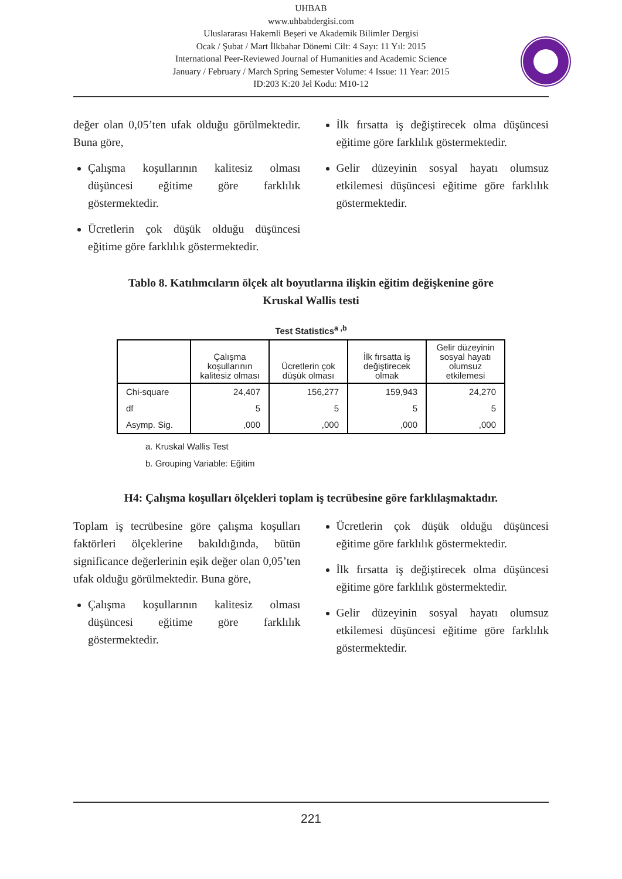UHBAB
www.uhbabdergisi.com
Uluslararası Hakemli Beşeri ve Akademik Bilimler Dergisi
Ocak / Şubat / Mart İlkbahar Dönemi Cilt: 4 Sayı: 11 Yıl: 2015
International Peer-Reviewed Journal of Humanities and Academic Science
January / February / March Spring Semester Volume: 4 Issue: 11 Year: 2015
ID:203 K:20 Jel Kodu: M10-12
değer olan 0,05’ten ufak olduğu görülmektedir. Buna göre,
Çalışma koşullarının kalitesiz olması düşüncesi eğitime göre farklılık göstermektedir.
Ücretlerin çok düşük olduğu düşüncesi eğitime göre farklılık göstermektedir.
İlk fırsatta iş değiştirecek olma düşüncesi eğitime göre farklılık göstermektedir.
Gelir düzeyinin sosyal hayatı olumsuz etkilemesi düşüncesi eğitime göre farklılık göstermektedir.
Tablo 8. Katılımcıların ölçek alt boyutlarına ilişkin eğitim değişkenine göre
Kruskal Wallis testi
Test Statistics<sup>a ,b</sup>
| | Çalışma koşullarının kalitesiz olması | Ücretlerin çok düşük olması | İlk fırsatta iş değiştirecek olmak | Gelir düzeyinin sosyal hayatı olumsuz etkilemesi |
| --- | --- | --- | --- | --- |
| Chi-square | 24,407 | 156,277 | 159,943 | 24,270 |
| df | 5 | 5 | 5 | 5 |
| Asymp. Sig. | ,000 | ,000 | ,000 | ,000 |
a. Kruskal Wallis Test
b. Grouping Variable: Eğitim
H4: Çalışma koşulları ölçekleri toplam iş tecrübesine göre farklılaşmaktadır.
Toplam iş tecrübesine göre çalışma koşulları faktörleri ölçeklerine bakıldığında, bütün significance değerlerinin eşik değer olan 0,05’ten ufak olduğu görülmektedir. Buna göre,
Çalışma koşullarının kalitesiz olması düşüncesi eğitime göre farklılık göstermektedir.
Ücretlerin çok düşük olduğu düşüncesi eğitime göre farklılık göstermektedir.
İlk fırsatta iş değiştirecek olma düşüncesi eğitime göre farklılık göstermektedir.
Gelir düzeyinin sosyal hayatı olumsuz etkilemesi düşüncesi eğitime göre farklılık göstermektedir.
221